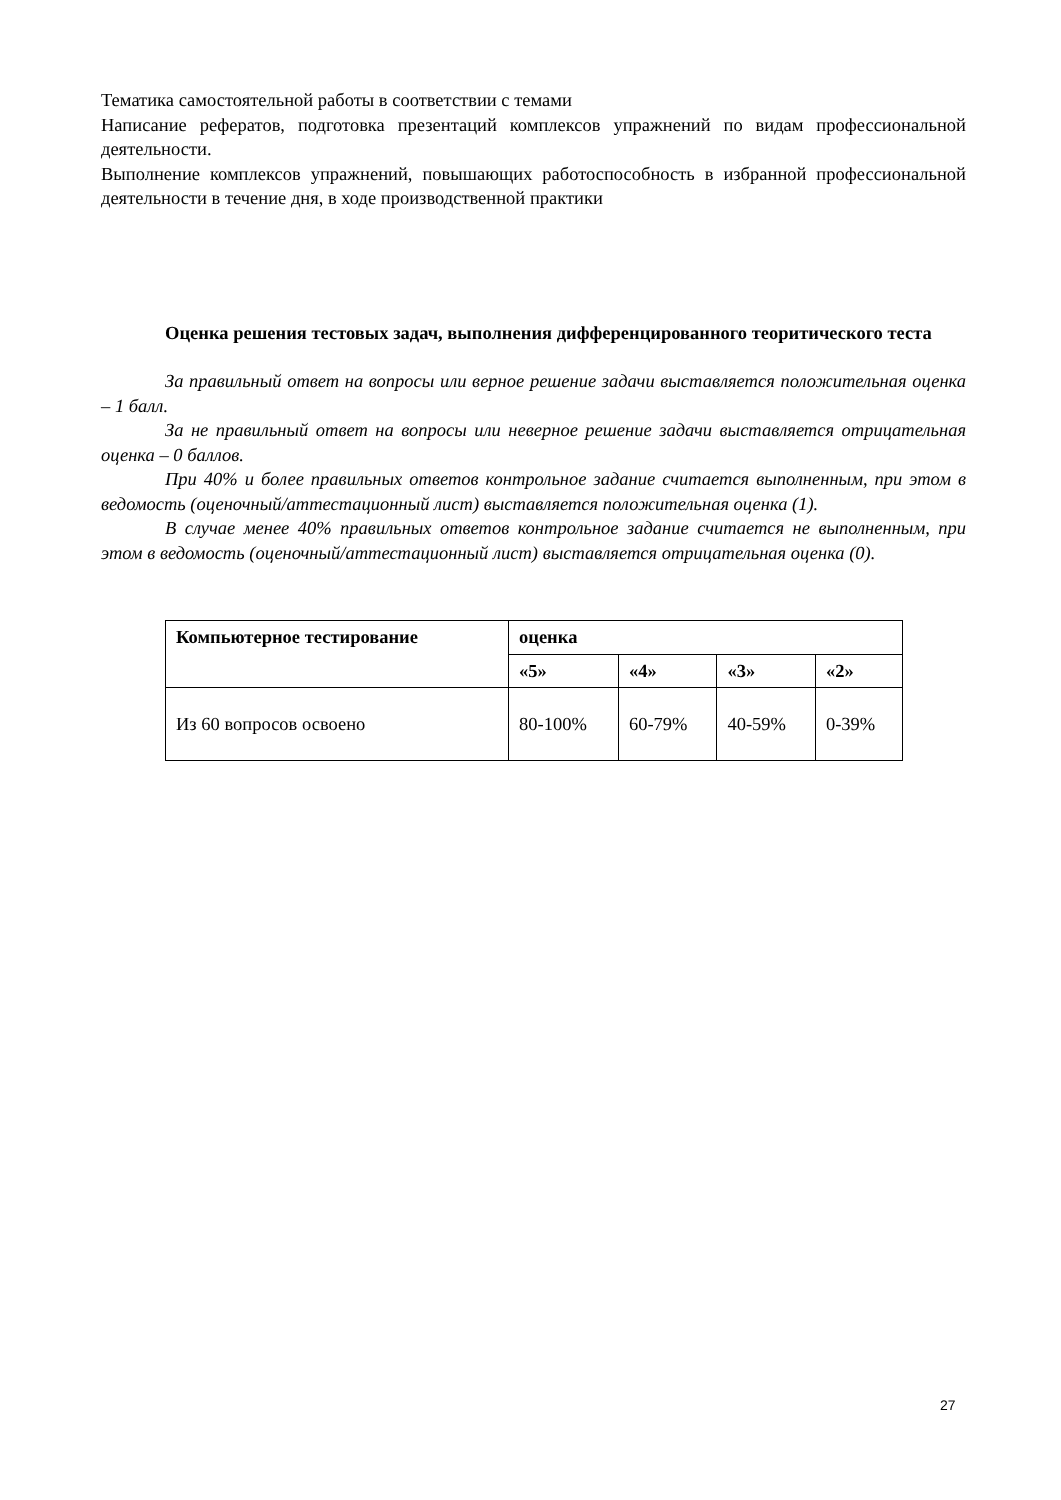Тематика самостоятельной работы в соответствии с темами
Написание рефератов, подготовка презентаций комплексов упражнений по видам профессиональной деятельности.
Выполнение комплексов упражнений, повышающих работоспособность в избранной профессиональной деятельности в течение дня, в ходе производственной практики
Оценка решения тестовых задач, выполнения дифференцированного теоритического теста
За правильный ответ на вопросы или верное решение задачи выставляется положительная оценка – 1 балл.
За не правильный ответ на вопросы или неверное решение задачи выставляется отрицательная оценка – 0 баллов.
При 40% и более правильных ответов контрольное задание считается выполненным, при этом в ведомость (оценочный/аттестационный лист) выставляется положительная оценка (1).
В случае менее 40% правильных ответов контрольное задание считается не выполненным, при этом в ведомость (оценочный/аттестационный лист) выставляется отрицательная оценка (0).
| Компьютерное тестирование | оценка | | | |
| --- | --- | --- | --- | --- |
| | «5» | «4» | «3» | «2» |
| Из 60 вопросов освоено | 80-100% | 60-79% | 40-59% | 0-39% |
27